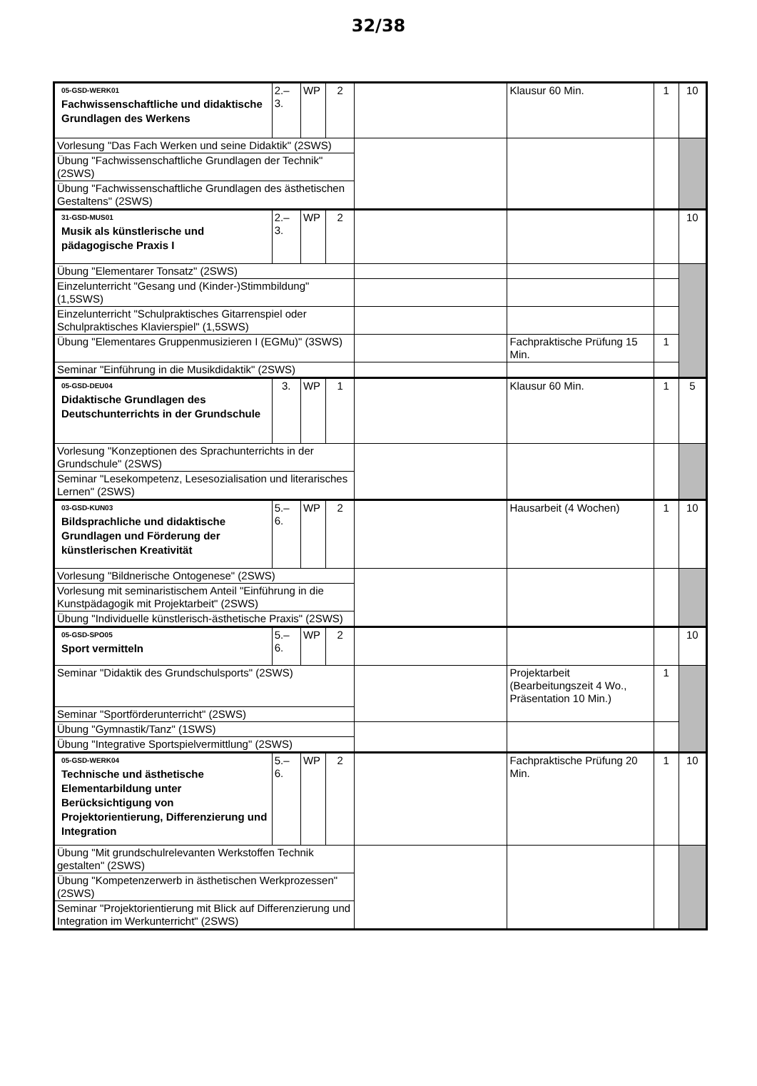32/38
| 05-GSD-WERK01 Fachwissenschaftliche und didaktische Grundlagen des Werkens | 2.–3. | WP | 2 | | Klausur 60 Min. | 1 | 10 |
| Vorlesung "Das Fach Werken und seine Didaktik" (2SWS) | | | | | | | |
| Übung "Fachwissenschaftliche Grundlagen der Technik" (2SWS) | | | | | | | |
| Übung "Fachwissenschaftliche Grundlagen des ästhetischen Gestaltens" (2SWS) | | | | | | | |
| 31-GSD-MUS01 Musik als künstlerische und pädagogische Praxis I | 2.–3. | WP | 2 | | | | 10 |
| Übung "Elementarer Tonsatz" (2SWS) | | | | | | | |
| Einzelunterricht "Gesang und (Kinder-)Stimmbildung" (1,5SWS) | | | | | | | |
| Einzelunterricht "Schulpraktisches Gitarrenspiel oder Schulpraktisches Klavierspiel" (1,5SWS) | | | | | | | |
| Übung "Elementares Gruppenmusizieren I (EGMu)" (3SWS) | | | | | Fachpraktische Prüfung 15 Min. | 1 | |
| Seminar "Einführung in die Musikdidaktik" (2SWS) | | | | | | | |
| 05-GSD-DEU04 Didaktische Grundlagen des Deutschunterrichts in der Grundschule | 3. | WP | 1 | | Klausur 60 Min. | 1 | 5 |
| Vorlesung "Konzeptionen des Sprachunterrichts in der Grundschule" (2SWS) | | | | | | | |
| Seminar "Lesekompetenz, Lesesozialisation und literarisches Lernen" (2SWS) | | | | | | | |
| 03-GSD-KUN03 Bildsprachliche und didaktische Grundlagen und Förderung der künstlerischen Kreativität | 5.–6. | WP | 2 | | Hausarbeit (4 Wochen) | 1 | 10 |
| Vorlesung "Bildnerische Ontogenese" (2SWS) | | | | | | | |
| Vorlesung mit seminaristischem Anteil "Einführung in die Kunstpädagogik mit Projektarbeit" (2SWS) | | | | | | | |
| Übung "Individuelle künstlerisch-ästhetische Praxis" (2SWS) | | | | | | | |
| 05-GSD-SPO05 Sport vermitteln | 5.–6. | WP | 2 | | | | 10 |
| Seminar "Didaktik des Grundschulsports" (2SWS) | | | | | Projektarbeit (Bearbeitungszeit 4 Wo., Präsentation 10 Min.) | 1 | |
| Seminar "Sportförderunterricht" (2SWS) | | | | | | | |
| Übung "Gymnastik/Tanz" (1SWS) | | | | | | | |
| Übung "Integrative Sportspielvermittlung" (2SWS) | | | | | | | |
| 05-GSD-WERK04 Technische und ästhetische Elementarbildung unter Berücksichtigung von Projektorientierung, Differenzierung und Integration | 5.–6. | WP | 2 | | Fachpraktische Prüfung 20 Min. | 1 | 10 |
| Übung "Mit grundschulrelevanten Werkstoffen Technik gestalten" (2SWS) | | | | | | | |
| Übung "Kompetenzerwerb in ästhetischen Werkprozessen" (2SWS) | | | | | | | |
| Seminar "Projektorientierung mit Blick auf Differenzierung und Integration im Werkunterricht" (2SWS) | | | | | | | |